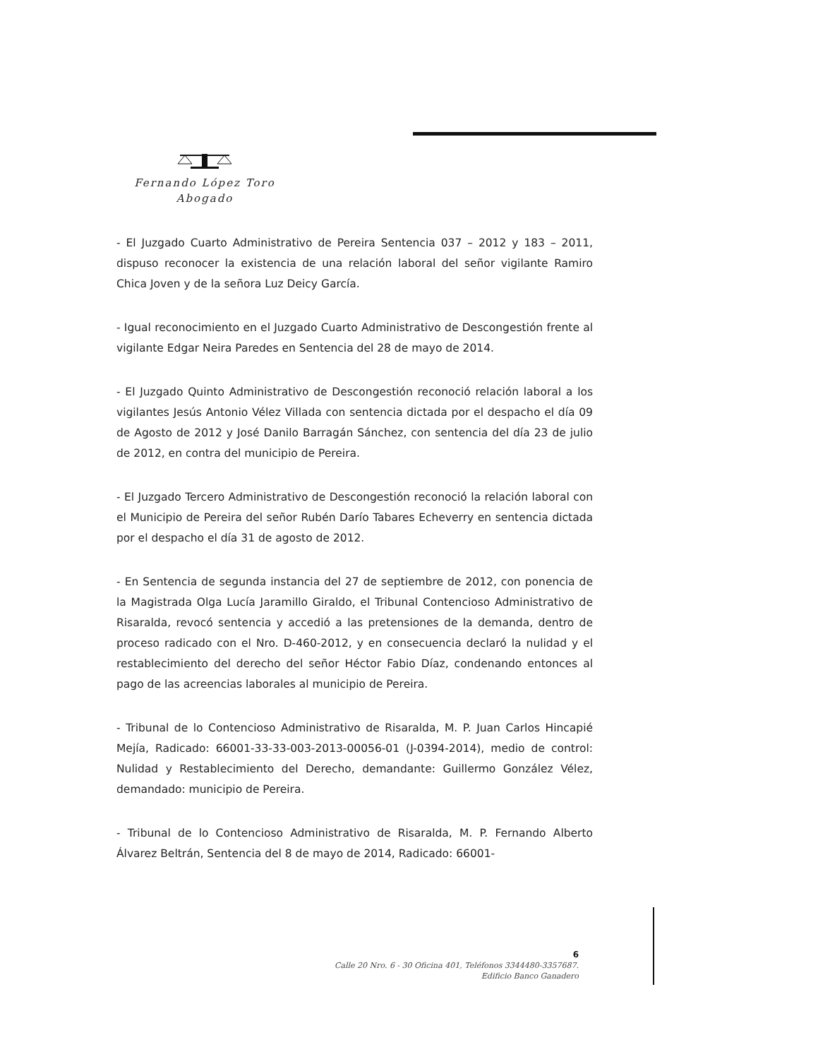Fernando López Toro
Abogado
- El Juzgado Cuarto Administrativo de Pereira Sentencia 037 – 2012 y 183 – 2011, dispuso reconocer la existencia de una relación laboral del señor vigilante Ramiro Chica Joven y de la señora Luz Deicy García.
- Igual reconocimiento en el Juzgado Cuarto Administrativo de Descongestión frente al vigilante Edgar Neira Paredes en Sentencia del 28 de mayo de 2014.
- El Juzgado Quinto Administrativo de Descongestión reconoció relación laboral a los vigilantes Jesús Antonio Vélez Villada con sentencia dictada por el despacho el día 09 de Agosto de 2012 y José Danilo Barragán Sánchez, con sentencia del día 23 de julio de 2012, en contra del municipio de Pereira.
- El Juzgado Tercero Administrativo de Descongestión reconoció la relación laboral con el Municipio de Pereira del señor Rubén Darío Tabares Echeverry en sentencia dictada por el despacho el día 31 de agosto de 2012.
- En Sentencia de segunda instancia del 27 de septiembre de 2012, con ponencia de la Magistrada Olga Lucía Jaramillo Giraldo, el Tribunal Contencioso Administrativo de Risaralda, revocó sentencia y accedió a las pretensiones de la demanda, dentro de proceso radicado con el Nro. D-460-2012, y en consecuencia declaró la nulidad y el restablecimiento del derecho del señor Héctor Fabio Díaz, condenando entonces al pago de las acreencias laborales al municipio de Pereira.
- Tribunal de lo Contencioso Administrativo de Risaralda, M. P. Juan Carlos Hincapié Mejía, Radicado: 66001-33-33-003-2013-00056-01 (J-0394-2014), medio de control: Nulidad y Restablecimiento del Derecho, demandante: Guillermo González Vélez, demandado: municipio de Pereira.
- Tribunal de lo Contencioso Administrativo de Risaralda, M. P. Fernando Alberto Álvarez Beltrán, Sentencia del 8 de mayo de 2014, Radicado: 66001-
6
Calle 20 Nro. 6 - 30 Oficina 401, Teléfonos 3344480-3357687.
Edificio Banco Ganadero